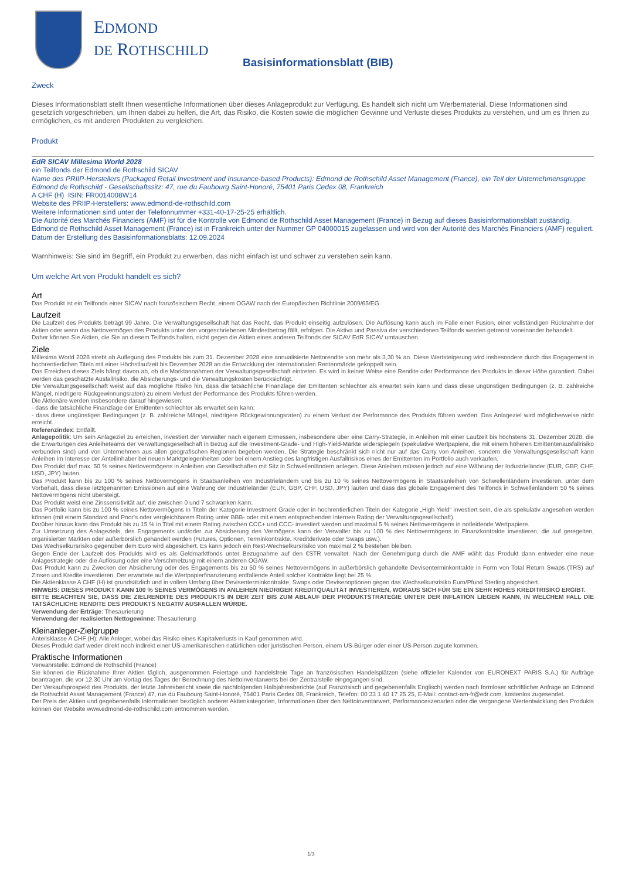EDMOND
DE ROTHSCHILD
Basisinformationsblatt (BIB)
Zweck
Dieses Informationsblatt stellt Ihnen wesentliche Informationen über dieses Anlageprodukt zur Verfügung. Es handelt sich nicht um Werbematerial. Diese Informationen sind gesetzlich vorgeschrieben, um Ihnen dabei zu helfen, die Art, das Risiko, die Kosten sowie die möglichen Gewinne und Verluste dieses Produkts zu verstehen, und um es Ihnen zu ermöglichen, es mit anderen Produkten zu vergleichen.
Produkt
EdR SICAV Millesima World 2028
ein Teilfonds der Edmond de Rothschild SICAV
Name des PRIIP-Herstellers (Packaged Retail Investment and Insurance-based Products): Edmond de Rothschild Asset Management (France), ein Teil der Unternehmensgruppe Edmond de Rothschild - Gesellschaftssitz: 47, rue du Faubourg Saint-Honoré, 75401 Paris Cedex 08, Frankreich
A CHF (H) ISIN: FR0014008W14
Website des PRIIP-Herstellers: www.edmond-de-rothschild.com
Weitere Informationen sind unter der Telefonnummer +331-40-17-25-25 erhältlich.
Die Autorité des Marchés Financiers (AMF) ist für die Kontrolle von Edmond de Rothschild Asset Management (France) in Bezug auf dieses Basisinformationsblatt zuständig.
Edmond de Rothschild Asset Management (France) ist in Frankreich unter der Nummer GP 04000015 zugelassen und wird von der Autorité des Marchés Financiers (AMF) reguliert.
Datum der Erstellung des Basisinformationsblatts: 12.09.2024
Warnhinweis: Sie sind im Begriff, ein Produkt zu erwerben, das nicht einfach ist und schwer zu verstehen sein kann.
Um welche Art von Produkt handelt es sich?
Art
Das Produkt ist ein Teilfonds einer SICAV nach französischem Recht, einem OGAW nach der Europäischen Richtlinie 2009/65/EG.
Laufzeit
Die Laufzeit des Produkts beträgt 99 Jahre. Die Verwaltungsgesellschaft hat das Recht, das Produkt einseitig aufzulösen. Die Auflösung kann auch im Falle einer Fusion, einer vollständigen Rücknahme der Aktien oder wenn das Nettovermögen des Produkts unter den vorgeschriebenen Mindestbetrag fällt, erfolgen. Die Aktiva und Passiva der verschiedenen Teilfonds werden getrennt voneinander behandelt.
Daher können Sie Aktien, die Sie an diesem Teilfonds halten, nicht gegen die Aktien eines anderen Teilfonds der SICAV EdR SICAV umtauschen.
Ziele
Millesima World 2028 strebt ab Auflegung des Produkts bis zum 31. Dezember 2028 eine annualisierte Nettorendite von mehr als 3,30 % an. Diese Wertsteigerung wird insbesondere durch das Engagement in hochrentierlichen Titeln mit einer Höchstlaufzeit bis Dezember 2028 an die Entwicklung der internationalen Rentenmärkte gekoppelt sein.
Das Erreichen dieses Ziels hängt davon ab, ob die Marktannahmen der Verwaltungsgesellschaft eintreten. Es wird in keiner Weise eine Rendite oder Performance des Produkts in dieser Höhe garantiert. Dabei werden das geschätzte Ausfallrisiko, die Absicherungs- und die Verwaltungskosten berücksichtigt.
Die Verwaltungsgesellschaft weist auf das mögliche Risiko hin, dass die tatsächliche Finanzlage der Emittenten schlechter als erwartet sein kann und dass diese ungünstigen Bedingungen (z. B. zahlreiche Mängel, niedrigere Rückgewinnungsraten) zu einem Verlust der Performance des Produkts führen werden.
Die Aktionäre werden insbesondere darauf hingewiesen:
- dass die tatsächliche Finanzlage der Emittenten schlechter als erwartet sein kann;
- dass diese ungünstigen Bedingungen (z. B. zahlreiche Mängel, niedrigere Rückgewinnungsraten) zu einem Verlust der Performance des Produkts führen werden. Das Anlageziel wird möglicherweise nicht erreicht.
Referenzindex: Entfällt.
Anlagepolitik: Um sein Anlageziel zu erreichen, investiert der Verwalter nach eigenem Ermessen, insbesondere über eine Carry-Strategie, in Anleihen mit einer Laufzeit bis höchstens 31. Dezember 2028, die die Erwartungen des Anleiheteams der Verwaltungsgesellschaft in Bezug auf die Investment-Grade- und High-Yield-Märkte widerspiegeln (spekulative Wertpapiere, die mit einem höheren Emittentenausfallrisiko verbunden sind) und von Unternehmen aus allen geografischen Regionen begeben werden. Die Strategie beschränkt sich nicht nur auf das Carry von Anleihen, sondern die Verwaltungsgesellschaft kann Anleihen im Interesse der Anteilinhaber bei neuen Marktgelegenheiten oder bei einem Anstieg des langfristigen Ausfallrisikos eines der Emittenten im Portfolio auch verkaufen.
Das Produkt darf max. 50 % seines Nettovermögens in Anleihen von Gesellschaften mit Sitz in Schwellenländern anlegen. Diese Anleihen müssen jedoch auf eine Währung der Industrieländer (EUR, GBP, CHF, USD, JPY) lauten.
Das Produkt kann bis zu 100 % seines Nettovermögens in Staatsanleihen von Industrieländern und bis zu 10 % seines Nettovermögens in Staatsanleihen von Schwellenländern investieren, unter dem Vorbehalt, dass diese letztgenannten Emissionen auf eine Währung der Industrieländer (EUR, GBP, CHF, USD, JPY) lauten und dass das globale Engagement des Teilfonds in Schwellenländern 50 % seines Nettovermögens nicht übersteigt.
Das Produkt weist eine Zinssensitivität auf, die zwischen 0 und 7 schwanken kann.
Das Portfolio kann bis zu 100 % seines Nettovermögens in Titeln der Kategorie Investment Grade oder in hochrentierlichen Titeln der Kategorie „High Yield“ investiert sein, die als spekulativ angesehen werden können (mit einem Standard and Poor's oder vergleichbarem Rating unter BBB- oder mit einem entsprechenden internen Rating der Verwaltungsgesellschaft).
Darüber hinaus kann das Produkt bis zu 15 % in Titel mit einem Rating zwischen CCC+ und CCC- investiert werden und maximal 5 % seines Nettovermögens in notleidende Wertpapiere.
Zur Umsetzung des Anlageziels, des Engagements und/oder zur Absicherung des Vermögens kann der Verwalter bis zu 100 % des Nettovermögens in Finanzkontrakte investieren, die auf geregelten, organisierten Märkten oder außerbörslich gehandelt werden (Futures, Optionen, Terminkontrakte, Kreditderivate oder Swaps usw.).
Das Wechselkursrisiko gegenüber dem Euro wird abgesichert. Es kann jedoch ein Rest-Wechselkursrisiko von maximal 2 % bestehen bleiben.
Gegen Ende der Laufzeit des Produkts wird es als Geldmarktfonds unter Bezugnahme auf den €STR verwaltet. Nach der Genehmigung durch die AMF wählt das Produkt dann entweder eine neue Anlagestrategie oder die Auflösung oder eine Verschmelzung mit einem anderen OGAW.
Das Produkt kann zu Zwecken der Absicherung oder des Engagements bis zu 50 % seines Nettovermögens in außerbörslich gehandelte Devisenterminkontrakte in Form von Total Return Swaps (TRS) auf Zinsen und Kredite investieren. Der erwartete auf die Wertpapierfinanzierung entfallende Anteil solcher Kontrakte liegt bei 25 %.
Die Aktienklasse A CHF (H) ist grundsätzlich und in vollem Umfang über Devisenterminkontrakte, Swaps oder Devisenoptionen gegen das Wechselkursrisiko Euro/Pfund Sterling abgesichert.
HINWEIS: DIESES PRODUKT KANN 100 % SEINES VERMÖGENS IN ANLEIHEN NIEDRIGER KREDITQUALITÄT INVESTIEREN, WORAUS SICH FÜR SIE EIN SEHR HOHES KREDITRISIKO ERGIBT.
BITTE BEACHTEN SIE, DASS DIE ZIELRENDITE DES PRODUKTS IN DER ZEIT BIS ZUM ABLAUF DER PRODUKTSTRATEGIE UNTER DER INFLATION LIEGEN KANN, IN WELCHEM FALL DIE TATSÄCHLICHE RENDITE DES PRODUKTS NEGATIV AUSFALLEN WÜRDE.
Verwendung der Erträge: Thesaurierung
Verwendung der realisierten Nettogewinne: Thesaurierung
Kleinanleger-Zielgruppe
Anteilsklasse A CHF (H): Alle Anleger, wobei das Risiko eines Kapitalverlusts in Kauf genommen wird.
Dieses Produkt darf weder direkt noch indirekt einer US-amerikanischen natürlichen oder juristischen Person, einem US-Bürger oder einer US-Person zugute kommen.
Praktische Informationen
Verwahrstelle: Edmond de Rothschild (France)
Sie können die Rücknahme Ihrer Aktien täglich, ausgenommen Feiertage und handelsfreie Tage an französischen Handelsplätzen (siehe offizieller Kalender von EURONEXT PARIS S.A.) für Aufträge beantragen, die vor 12.30 Uhr am Vortag des Tages der Berechnung des Nettoinventarwerts bei der Zentralstelle eingegangen sind.
Der Verkaufsprospekt des Produkts, der letzte Jahresbericht sowie die nachfolgenden Halbjahresberichte (auf Französisch und gegebenenfalls Englisch) werden nach formloser schriftlicher Anfrage an Edmond de Rothschild Asset Management (France) 47, rue du Faubourg Saint-Honoré, 75401 Paris Cedex 08, Frankreich, Telefon: 00 33 1 40 17 25 25, E-Mail: contact-am-fr@edr.com, kostenlos zugesendet.
Der Preis der Aktien und gegebenenfalls Informationen bezüglich anderer Aktienkategorien, Informationen über den Nettoinventarwert, Performanceszenarien oder die vergangene Wertentwicklung des Produkts können der Website www.edmond-de-rothschild.com entnommen werden.
1/3